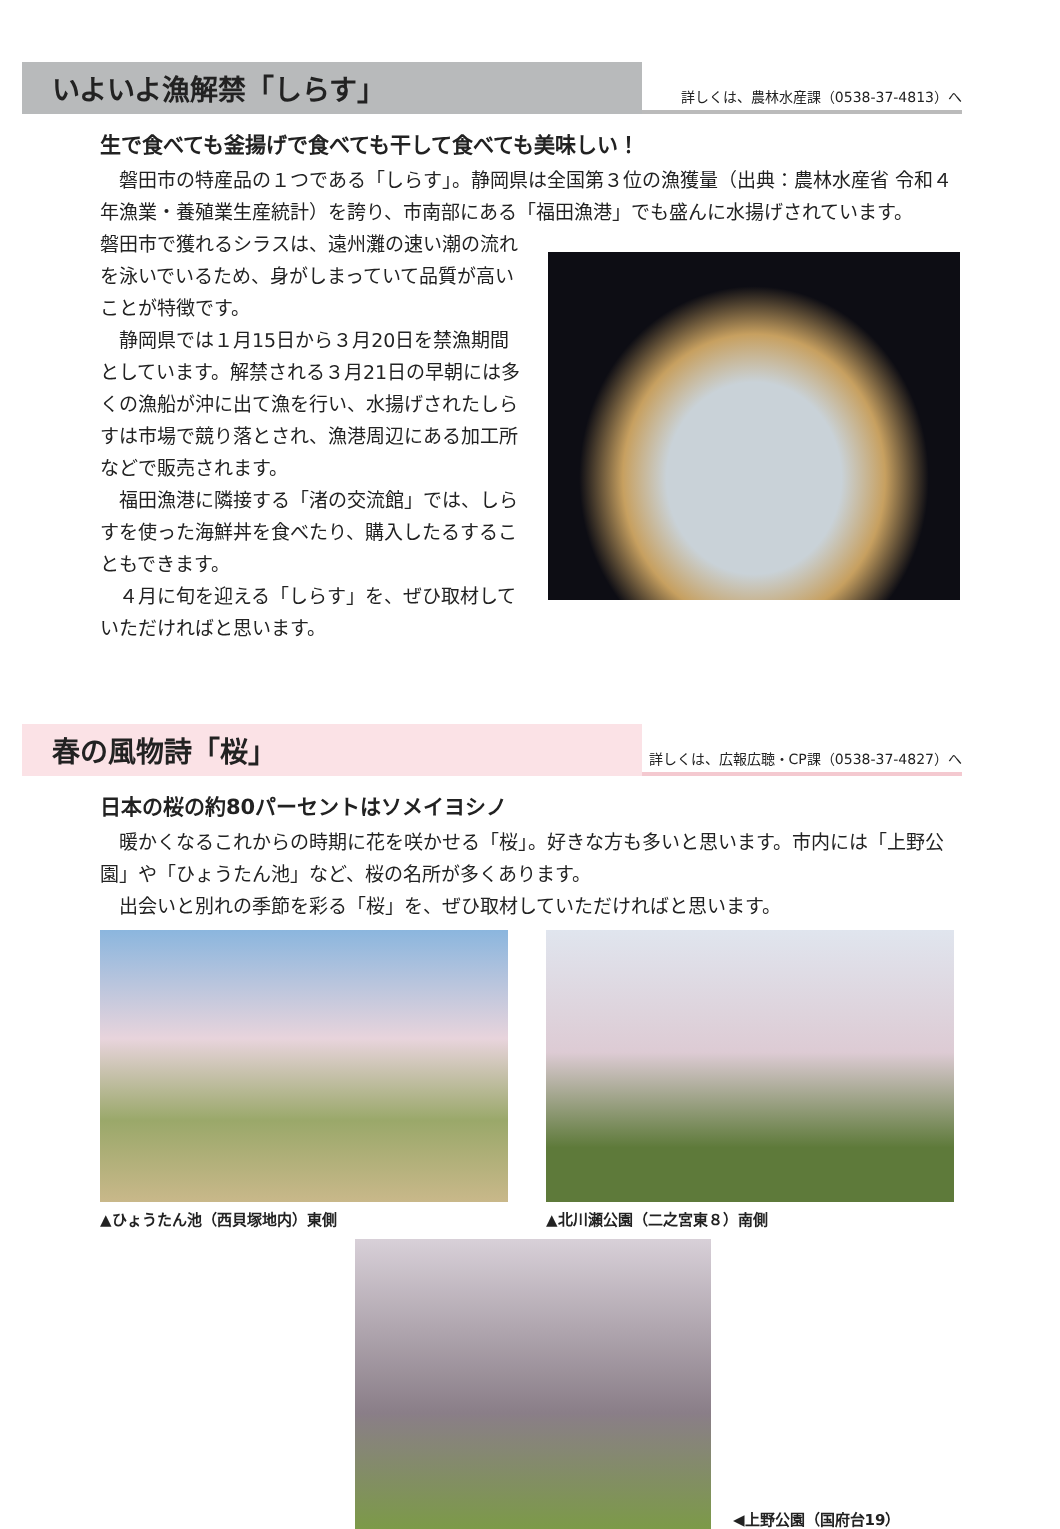いよいよ漁解禁「しらす」
詳しくは、農林水産課（0538-37-4813）へ
生で食べても釜揚げで食べても干して食べても美味しい！
　磐田市の特産品の１つである「しらす」。静岡県は全国第３位の漁獲量（出典：農林水産省 令和４年漁業・養殖業生産統計）を誇り、市南部にある「福田漁港」でも盛んに水揚げされています。
磐田市で獲れるシラスは、遠州灘の速い潮の流れを泳いでいるため、身がしまっていて品質が高いことが特徴です。
　静岡県では１月15日から３月20日を禁漁期間としています。解禁される３月21日の早朝には多くの漁船が沖に出て漁を行い、水揚げされたしらすは市場で競り落とされ、漁港周辺にある加工所などで販売されます。
　福田漁港に隣接する「渚の交流館」では、しらすを使った海鮮丼を食べたり、購入したるすることもできます。
　４月に旬を迎える「しらす」を、ぜひ取材していただければと思います。
春の風物詩「桜」
詳しくは、広報広聴・CP課（0538-37-4827）へ
日本の桜の約80パーセントはソメイヨシノ
　暖かくなるこれからの時期に花を咲かせる「桜」。好きな方も多いと思います。市内には「上野公園」や「ひょうたん池」など、桜の名所が多くあります。
　出会いと別れの季節を彩る「桜」を、ぜひ取材していただければと思います。
▲ひょうたん池（西貝塚地内）東側 ▲北川瀬公園（二之宮東８）南側
◀上野公園（国府台19）